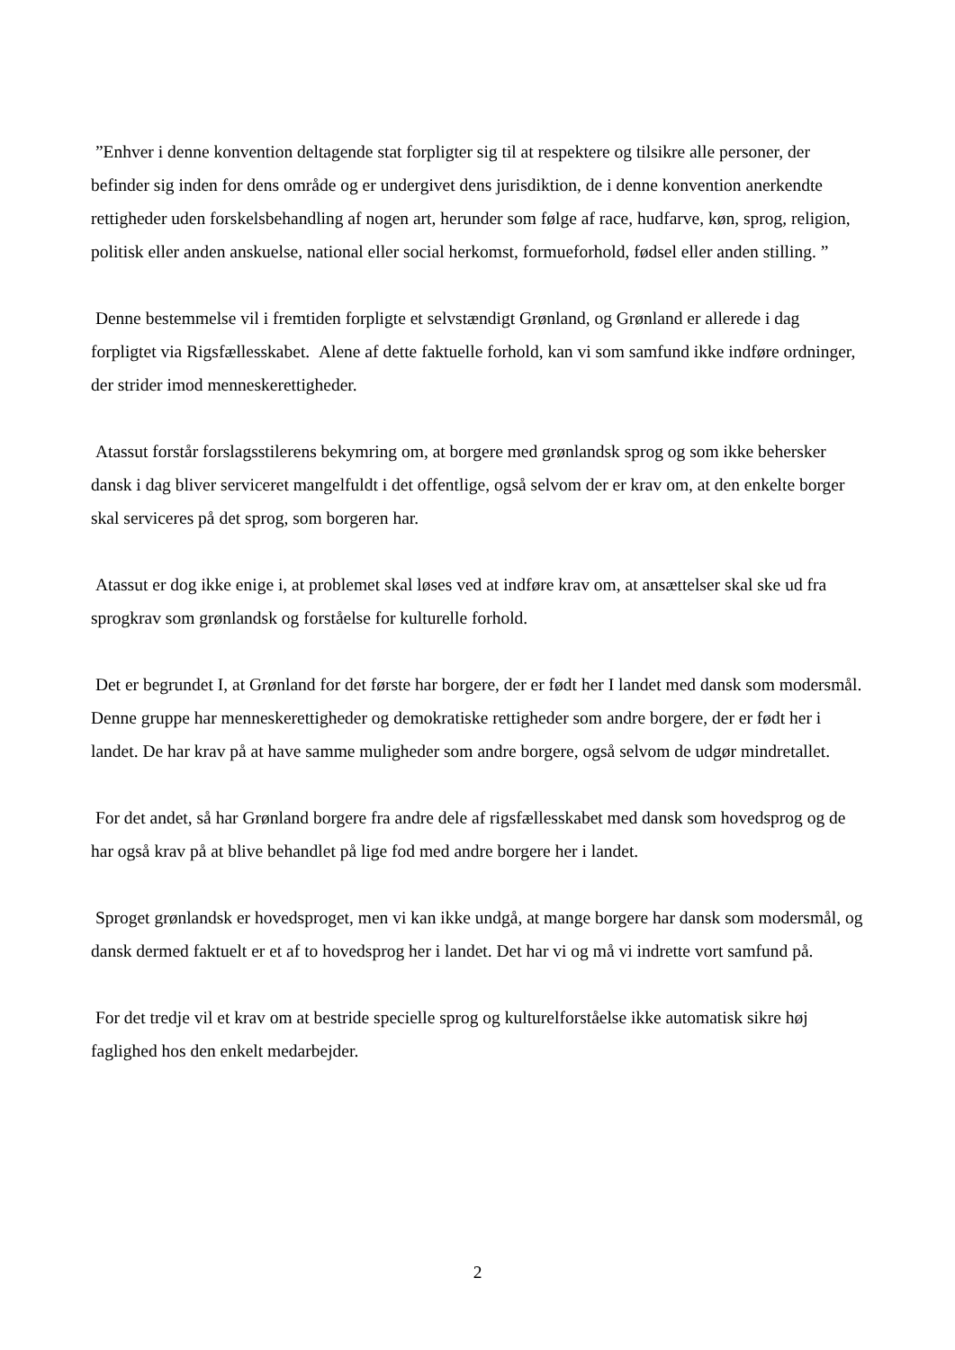”Enhver i denne konvention deltagende stat forpligter sig til at respektere og tilsikre alle personer, der befinder sig inden for dens område og er undergivet dens jurisdiktion, de i denne konvention anerkendte rettigheder uden forskelsbehandling af nogen art, herunder som følge af race, hudfarve, køn, sprog, religion, politisk eller anden anskuelse, national eller social herkomst, formueforhold, fødsel eller anden stilling. ”
Denne bestemmelse vil i fremtiden forpligte et selvstændigt Grønland, og Grønland er allerede i dag forpligtet via Rigsfællesskabet. Alene af dette faktuelle forhold, kan vi som samfund ikke indføre ordninger, der strider imod menneskerettigheder.
Atassut forstår forslagsstilerens bekymring om, at borgere med grønlandsk sprog og som ikke behersker dansk i dag bliver serviceret mangelfuldt i det offentlige, også selvom der er krav om, at den enkelte borger skal serviceres på det sprog, som borgeren har.
Atassut er dog ikke enige i, at problemet skal løses ved at indføre krav om, at ansættelser skal ske ud fra sprogkrav som grønlandsk og forståelse for kulturelle forhold.
Det er begrundet I, at Grønland for det første har borgere, der er født her I landet med dansk som modersmål. Denne gruppe har menneskerettigheder og demokratiske rettigheder som andre borgere, der er født her i landet. De har krav på at have samme muligheder som andre borgere, også selvom de udgør mindretallet.
For det andet, så har Grønland borgere fra andre dele af rigsfællesskabet med dansk som hovedsprog og de har også krav på at blive behandlet på lige fod med andre borgere her i landet.
Sproget grønlandsk er hovedsproget, men vi kan ikke undgå, at mange borgere har dansk som modersmål, og dansk dermed faktuelt er et af to hovedsprog her i landet. Det har vi og må vi indrette vort samfund på.
For det tredje vil et krav om at bestride specielle sprog og kulturelforståelse ikke automatisk sikre høj faglighed hos den enkelt medarbejder.
2